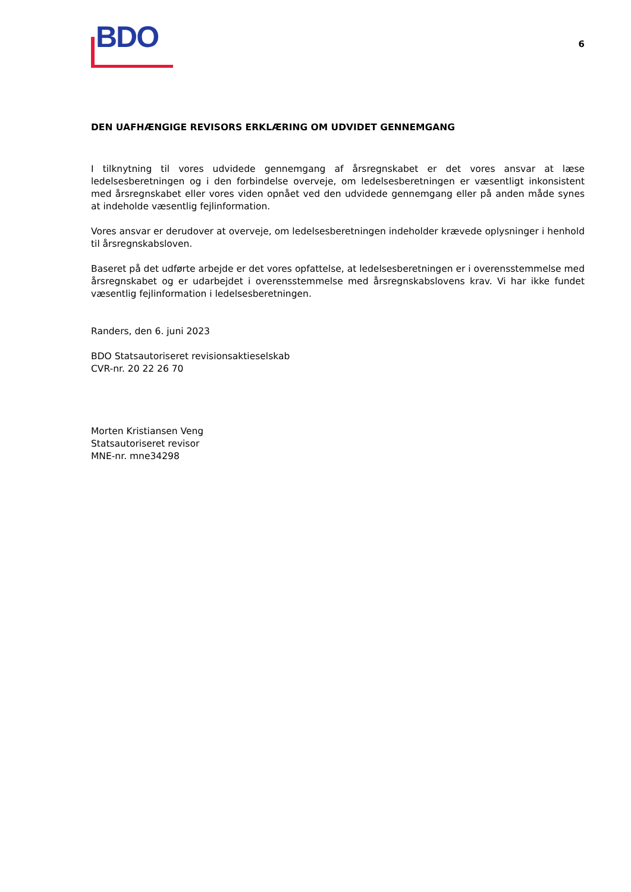BDO
6
DEN UAFHÆNGIGE REVISORS ERKLÆRING OM UDVIDET GENNEMGANG
I tilknytning til vores udvidede gennemgang af årsregnskabet er det vores ansvar at læse ledelsesberetningen og i den forbindelse overveje, om ledelsesberetningen er væsentligt inkonsistent med årsregnskabet eller vores viden opnået ved den udvidede gennemgang eller på anden måde synes at indeholde væsentlig fejlinformation.
Vores ansvar er derudover at overveje, om ledelsesberetningen indeholder krævede oplysninger i henhold til årsregnskabsloven.
Baseret på det udførte arbejde er det vores opfattelse, at ledelsesberetningen er i overensstemmelse med årsregnskabet og er udarbejdet i overensstemmelse med årsregnskabslovens krav. Vi har ikke fundet væsentlig fejlinformation i ledelsesberetningen.
Randers, den 6. juni 2023
BDO Statsautoriseret revisionsaktieselskab
CVR-nr. 20 22 26 70
Morten Kristiansen Veng
Statsautoriseret revisor
MNE-nr. mne34298